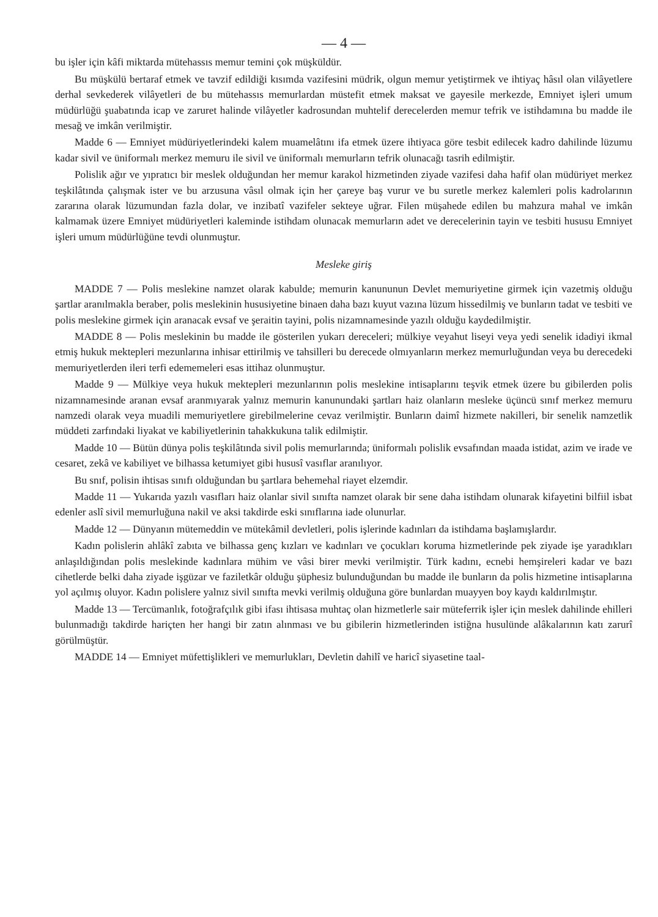— 4 —
bu işler için kâfi miktarda mütehassıs memur temini çok müşküldür.
Bu müşkülü bertaraf etmek ve tavzif edildiği kısımda vazifesini müdrik, olgun memur yetiştirmek ve ihtiyaç hâsıl olan vilâyetlere derhal sevkederek vilâyetleri de bu mütehassıs memurlardan müstefit etmek maksat ve gayesile merkezde, Emniyet işleri umum müdürlüğü şuabatında icap ve zaruret halinde vilâyetler kadrosundan muhtelif derecelerden memur tefrik ve istihdamına bu madde ile mesağ ve imkân verilmiştir.
Madde 6 — Emniyet müdüriyetlerindeki kalem muamelâtını ifa etmek üzere ihtiyaca göre tesbit edilecek kadro dahilinde lüzumu kadar sivil ve üniformalı merkez memuru ile sivil ve üniformalı memurların tefrik olunacağı tasrih edilmiştir.
Polislik ağır ve yıpratıcı bir meslek olduğundan her memur karakol hizmetinden ziyade vazifesi daha hafif olan müdüriyet merkez teşkilâtında çalışmak ister ve bu arzusuna vâsıl olmak için her çareye baş vurur ve bu suretle merkez kalemleri polis kadrolarının zararına olarak lüzumundan fazla dolar, ve inzibatî vazifeler sekteye uğrar. Filen müşahede edilen bu mahzura mahal ve imkân kalmamak üzere Emniyet müdüriyetleri kaleminde istihdam olunacak memurların adet ve derecelerinin tayin ve tesbiti hususu Emniyet işleri umum müdürlüğüne tevdi olunmuştur.
Mesleke giriş
MADDE 7 — Polis meslekine namzet olarak kabulde; memurin kanununun Devlet memuriyetine girmek için vazetmiş olduğu şartlar aranılmakla beraber, polis meslekinin hususiyetine binaen daha bazı kuyut vazına lüzum hissedilmiş ve bunların tadat ve tesbiti ve polis meslekine girmek için aranacak evsaf ve şeraitin tayini, polis nizamnamesinde yazılı olduğu kaydedilmiştir.
MADDE 8 — Polis meslekinin bu madde ile gösterilen yukarı dereceleri; mülkiye veyahut liseyi veya yedi senelik idadiyi ikmal etmiş hukuk mektepleri mezunlarına inhisar ettirilmiş ve tahsilleri bu derecede olmıyanların merkez memurluğundan veya bu derecedeki memuriyetlerden ileri terfi edememeleri esas ittihaz olunmuştur.
Madde 9 — Mülkiye veya hukuk mektepleri mezunlarının polis meslekine intisaplarını teşvik etmek üzere bu gibilerden polis nizamnamesinde aranan evsaf aranmıyarak yalnız memurin kanunundaki şartları haiz olanların mesleke üçüncü sınıf merkez memuru namzedi olarak veya muadili memuriyetlere girebilmelerine cevaz verilmiştir. Bunların daimî hizmete nakilleri, bir senelik namzetlik müddeti zarfındaki liyakat ve kabiliyetlerinin tahakkukuna talik edilmiştir.
Madde 10 — Bütün dünya polis teşkilâtında sivil polis memurlarında; üniformalı polislik evsafından maada istidat, azim ve irade ve cesaret, zekâ ve kabiliyet ve bilhassa ketumiyet gibi hususî vasıflar aranılıyor.
Bu snıf, polisin ihtisas sınıfı olduğundan bu şartlara behemehal riayet elzemdir.
Madde 11 — Yukarıda yazılı vasıfları haiz olanlar sivil sınıfta namzet olarak bir sene daha istihdam olunarak kifayetini bilfiil isbat edenler aslî sivil memurluğuna nakil ve aksi takdirde eski sınıflarına iade olunurlar.
Madde 12 — Dünyanın mütemeddin ve mütekâmil devletleri, polis işlerinde kadınları da istihdama başlamışlardır.
Kadın polislerin ahlâkî zabıta ve bilhassa genç kızları ve kadınları ve çocukları koruma hizmetlerinde pek ziyade işe yaradıkları anlaşıldığından polis meslekinde kadınlara mühim ve vâsi birer mevki verilmiştir. Türk kadını, ecnebi hemşireleri kadar ve bazı cihetlerde belki daha ziyade işgüzar ve faziletkâr olduğu şüphesiz bulunduğundan bu madde ile bunların da polis hizmetine intisaplarına yol açılmış oluyor. Kadın polislere yalnız sivil sınıfta mevki verilmiş olduğuna göre bunlardan muayyen boy kaydı kaldırılmıştır.
Madde 13 — Tercümanlık, fotoğrafçılık gibi ifası ihtisasa muhtaç olan hizmetlerle sair müteferrik işler için meslek dahilinde ehilleri bulunmadığı takdirde hariçten her hangi bir zatın alınması ve bu gibilerin hizmetlerinden istiğna husulünde alâkalarının katı zarurî görülmüştür.
MADDE 14 — Emniyet müfettişlikleri ve memurlukları, Devletin dahilî ve haricî siyasetine taal-